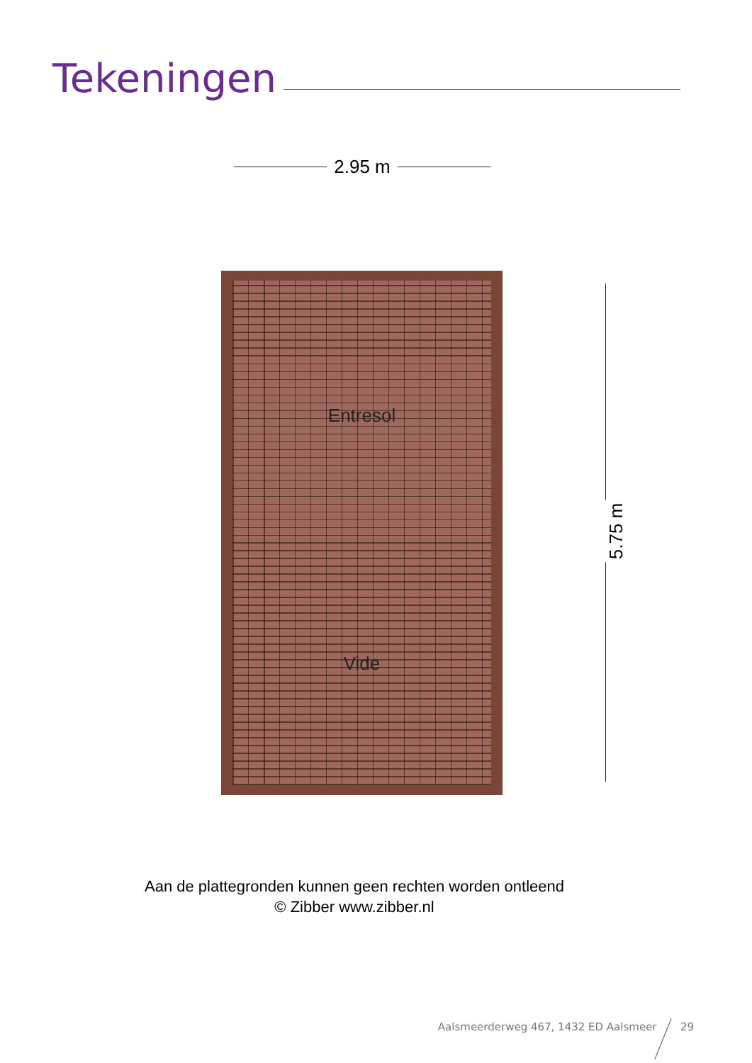Tekeningen
2.95 m
Entresol
Vide
5.75 m
Aan de plattegronden kunnen geen rechten worden ontleend
© Zibber www.zibber.nl
Aalsmeerderweg 467, 1432 ED Aalsmeer 29